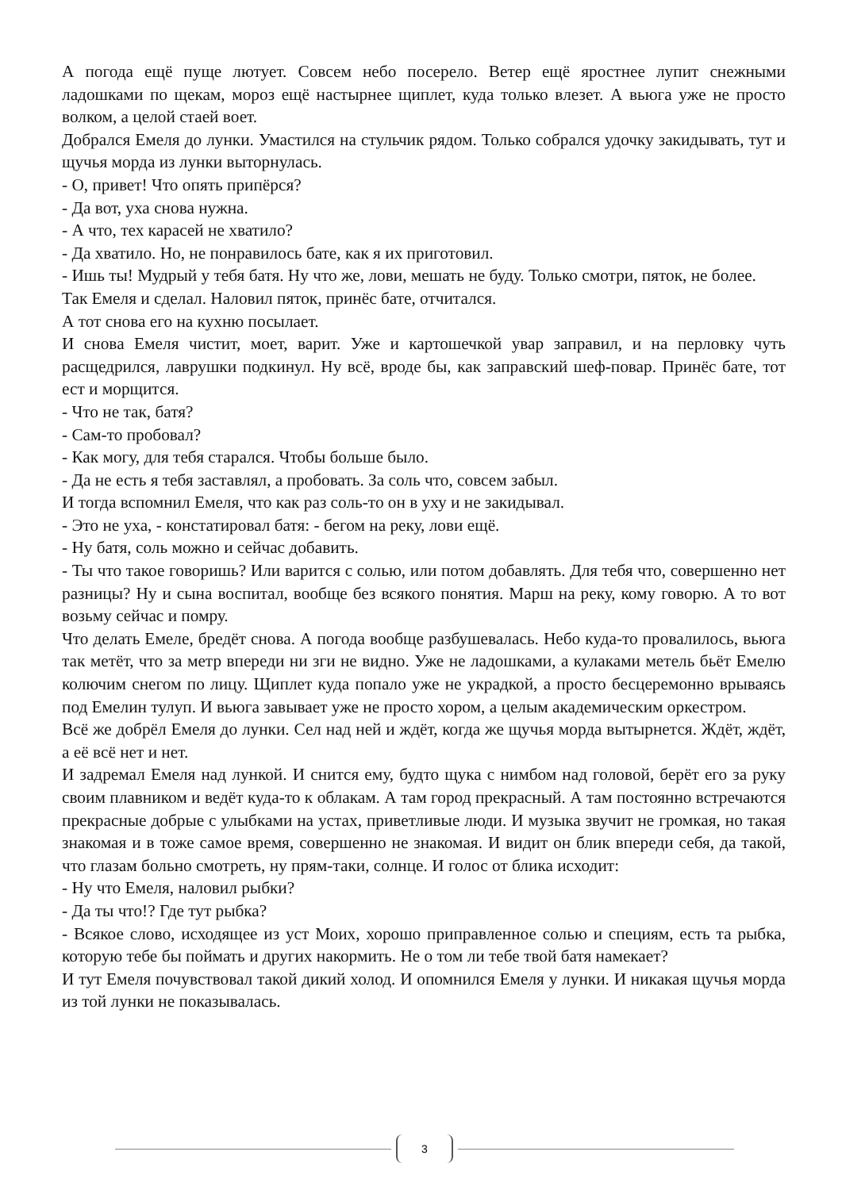А погода ещё пуще лютует. Совсем небо посерело. Ветер ещё яростнее лупит снежными ладошками по щекам, мороз ещё настырнее щиплет, куда только влезет. А вьюга уже не просто волком, а целой стаей воет.
Добрался Емеля до лунки. Умастился на стульчик рядом. Только собрался удочку закидывать, тут и щучья морда из лунки выторнулась.
- О, привет! Что опять припёрся?
- Да вот, уха снова нужна.
- А что, тех карасей не хватило?
- Да хватило. Но, не понравилось бате, как я их приготовил.
- Ишь ты! Мудрый у тебя батя. Ну что же, лови, мешать не буду. Только смотри, пяток, не более.
Так Емеля и сделал. Наловил пяток, принёс бате, отчитался.
А тот снова его на кухню посылает.
И снова Емеля чистит, моет, варит. Уже и картошечкой увар заправил, и на перловку чуть расщедрился, лаврушки подкинул. Ну всё, вроде бы, как заправский шеф-повар. Принёс бате, тот ест и морщится.
- Что не так, батя?
- Сам-то пробовал?
- Как могу, для тебя старался. Чтобы больше было.
- Да не есть я тебя заставлял, а пробовать. За соль что, совсем забыл.
И тогда вспомнил Емеля, что как раз соль-то он в уху и не закидывал.
- Это не уха, - констатировал батя: - бегом на реку, лови ещё.
- Ну батя, соль можно и сейчас добавить.
- Ты что такое говоришь? Или варится с солью, или потом добавлять. Для тебя что, совершенно нет разницы? Ну и сына воспитал, вообще без всякого понятия. Марш на реку, кому говорю. А то вот возьму сейчас и помру.
Что делать Емеле, бредёт снова. А погода вообще разбушевалась. Небо куда-то провалилось, вьюга так метёт, что за метр впереди ни зги не видно. Уже не ладошками, а кулаками метель бьёт Емелю колючим снегом по лицу. Щиплет куда попало уже не украдкой, а просто бесцеремонно врываясь под Емелин тулуп. И вьюга завывает уже не просто хором, а целым академическим оркестром.
Всё же добрёл Емеля до лунки. Сел над ней и ждёт, когда же щучья морда вытырнется. Ждёт, ждёт, а её всё нет и нет.
И задремал Емеля над лункой. И снится ему, будто щука с нимбом над головой, берёт его за руку своим плавником и ведёт куда-то к облакам. А там город прекрасный. А там постоянно встречаются прекрасные добрые с улыбками на устах, приветливые люди. И музыка звучит не громкая, но такая знакомая и в тоже самое время, совершенно не знакомая. И видит он блик впереди себя, да такой, что глазам больно смотреть, ну прям-таки, солнце. И голос от блика исходит:
- Ну что Емеля, наловил рыбки?
- Да ты что!? Где тут рыбка?
- Всякое слово, исходящее из уст Моих, хорошо приправленное солью и специям, есть та рыбка, которую тебе бы поймать и других накормить. Не о том ли тебе твой батя намекает?
И тут Емеля почувствовал такой дикий холод. И опомнился Емеля у лунки. И никакая щучья морда из той лунки не показывалась.
3